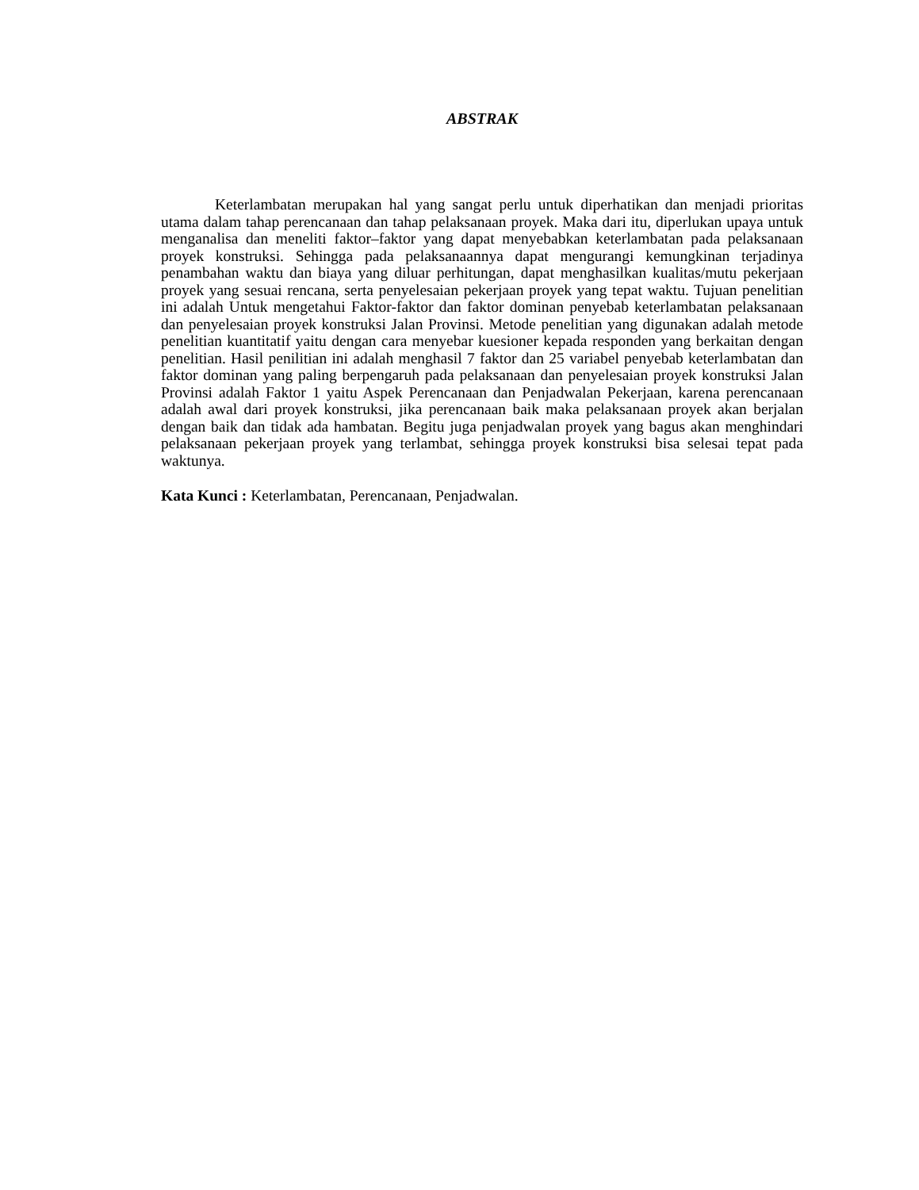ABSTRAK
Keterlambatan merupakan hal yang sangat perlu untuk diperhatikan dan menjadi prioritas utama dalam tahap perencanaan dan tahap pelaksanaan proyek. Maka dari itu, diperlukan upaya untuk menganalisa dan meneliti faktor–faktor yang dapat menyebabkan keterlambatan pada pelaksanaan proyek konstruksi. Sehingga pada pelaksanaannya dapat mengurangi kemungkinan terjadinya penambahan waktu dan biaya yang diluar perhitungan, dapat menghasilkan kualitas/mutu pekerjaan proyek yang sesuai rencana, serta penyelesaian pekerjaan proyek yang tepat waktu. Tujuan penelitian ini adalah Untuk mengetahui Faktor-faktor dan faktor dominan penyebab keterlambatan pelaksanaan dan penyelesaian proyek konstruksi Jalan Provinsi. Metode penelitian yang digunakan adalah metode penelitian kuantitatif yaitu dengan cara menyebar kuesioner kepada responden yang berkaitan dengan penelitian. Hasil penilitian ini adalah menghasil 7 faktor dan 25 variabel penyebab keterlambatan dan faktor dominan yang paling berpengaruh pada pelaksanaan dan penyelesaian proyek konstruksi Jalan Provinsi adalah Faktor 1 yaitu Aspek Perencanaan dan Penjadwalan Pekerjaan, karena perencanaan adalah awal dari proyek konstruksi, jika perencanaan baik maka pelaksanaan proyek akan berjalan dengan baik dan tidak ada hambatan. Begitu juga penjadwalan proyek yang bagus akan menghindari pelaksanaan pekerjaan proyek yang terlambat, sehingga proyek konstruksi bisa selesai tepat pada waktunya.
Kata Kunci : Keterlambatan, Perencanaan, Penjadwalan.